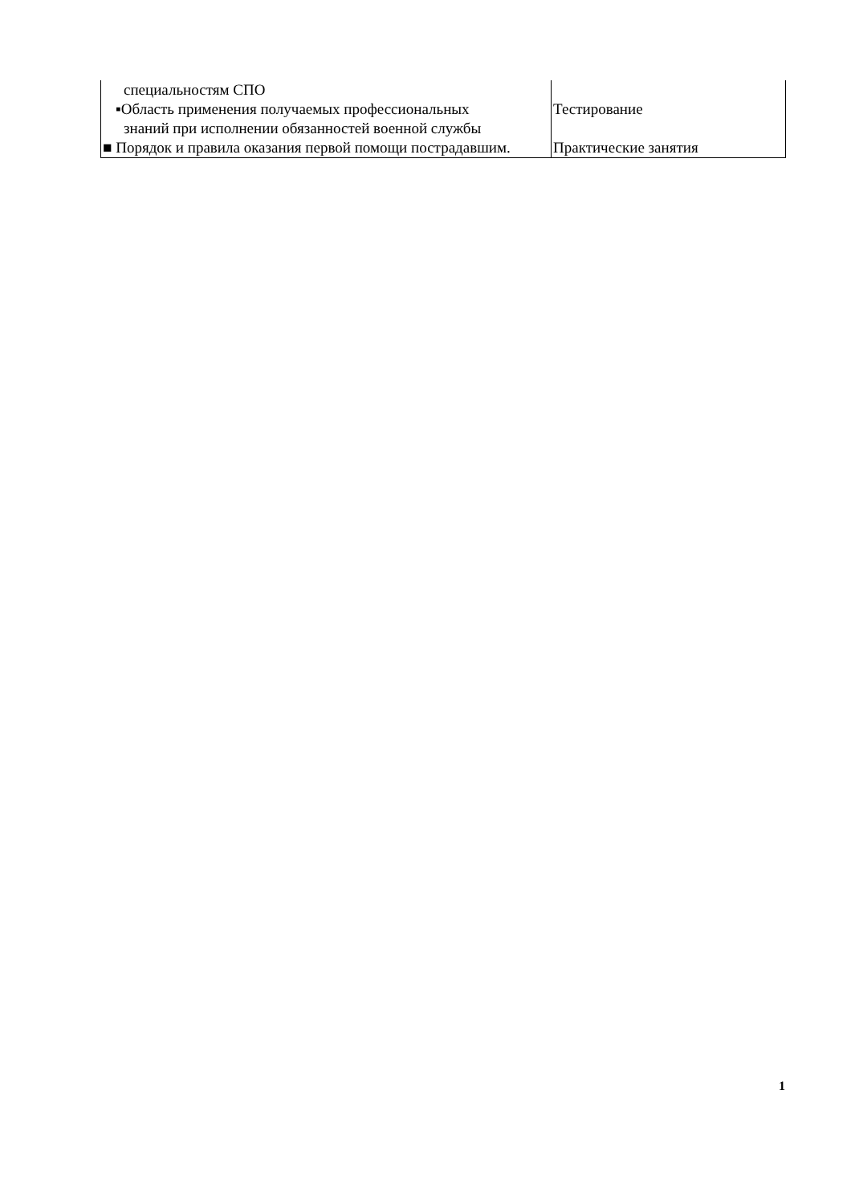| специальностям СПО ▪Область применения получаемых профессиональных знаний при исполнении обязанностей военной службы | Тестирование |
| ■ Порядок и правила оказания первой помощи пострадавшим. | Практические занятия |
1